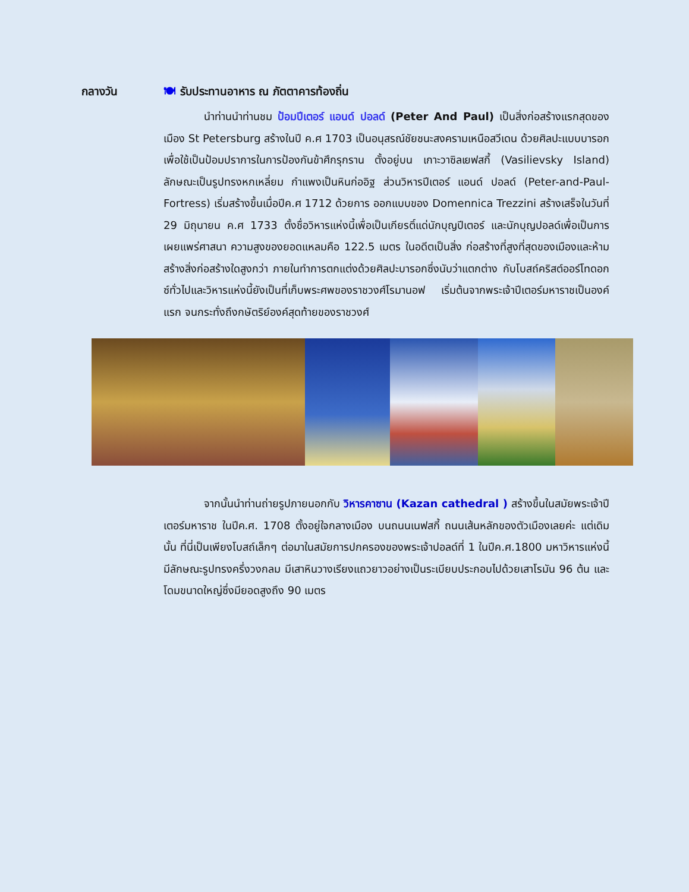กลางวัน 🍽 รับประทานอาหาร ณ ภัตตาคารท้องถิ่น
นำท่านนำท่านชม ป้อมปีเตอร์ แอนด์ ปอลด์ (Peter And Paul) เป็นสิ่งก่อสร้างแรกสุดของเมือง St Petersburg สร้างในปี ค.ศ 1703 เป็นอนุสรณ์ชัยชนะสงครามเหนือสวีเดน ด้วยศิลปะแบบบารอกเพื่อใช้เป็นป้อมปราการในการป้องกันข้าศึกรุกราน ตั้งอยู่บน เกาะวาซิลเยฟสกี้ (Vasilievsky Island) ลักษณะเป็นรูปทรงหกเหลี่ยม กำแพงเป็นหินก่ออิฐ ส่วนวิหารปีเตอร์ แอนด์ ปอลด์ (Peter-and-Paul-Fortress) เริ่มสร้างขึ้นเมื่อปีค.ศ 1712 ด้วยการ ออกแบบของ Domennica Trezzini สร้างเสร็จในวันที่ 29 มิถุนายน ค.ศ 1733 ตั้งชื่อวิหารแห่งนี้เพื่อเป็นเกียรติ์แด่นักบุญปีเตอร์ และนักบุญปอลด์เพื่อเป็นการเผยแพร่ศาสนา ความสูงของยอดแหลมคือ 122.5 เมตร ในอดีตเป็นสิ่ง ก่อสร้างที่สูงที่สุดของเมืองและห้ามสร้างสิ่งก่อสร้างใดสูงกว่า ภายในทำการตกแต่งด้วยศิลปะบารอกซึ่งนับว่าแตกต่าง กับโบสถ์คริสต์ออร์โทดอกซ์ทั่วไปและวิหารแห่งนี้ยังเป็นที่เก็บพระศพของราชวงศ์โรมานอฟ เริ่มต้นจากพระเจ้าปีเตอร์มหาราชเป็นองค์แรก จนกระทั่งถึงกษัตริย์องค์สุดท้ายของราชวงศ์
จากนั้นนำท่านถ่ายรูปภายนอกกับ วิหารคาซาน (Kazan cathedral ) สร้างขึ้นในสมัยพระเจ้าปีเตอร์มหาราช ในปีค.ศ. 1708 ตั้งอยู่ใจกลางเมือง บนถนนเนฟสกี้ ถนนเส้นหลักของตัวเมืองเลยค่ะ แต่เดิมนั้น ที่นี่เป็นเพียงโบสถ์เล็กๆ ต่อมาในสมัยการปกครองของพระเจ้าปอลด์ที่ 1 ในปีค.ศ.1800 มหาวิหารแห่งนี้มีลักษณะรูปทรงครึ่งวงกลม มีเสาหินวางเรียงแถวยาวอย่างเป็นระเบียบประกอบไปด้วยเสาโรมัน 96 ต้น และโดมขนาดใหญ่ซึ่งมียอดสูงถึง 90 เมตร